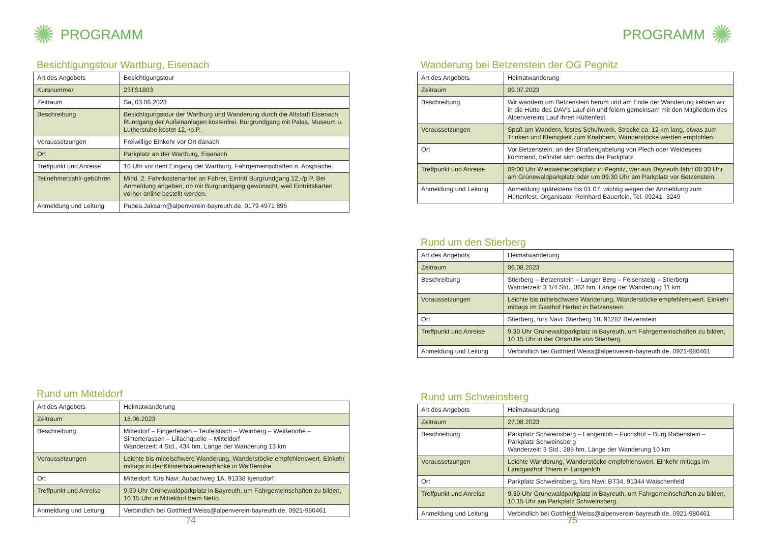✺ PROGRAMM
Besichtigungstour Wartburg, Eisenach
| Art des Angebots | Besichtigungstour |
| Kursnummer | 23TS1803 |
| Zeitraum | Sa, 03.06.2023 |
| Beschreibung | Besichtigungstour der Wartburg und Wanderung durch die Altstadt Eisenach. Rundgang der Außenanlagen kostenfrei. Burgrundgang mit Palas, Museum u. Lutherstube kostet 12,-/p.P. |
| Voraussetzungen | Freiwillige Einkehr vor Ort danach |
| Ort | Parkplatz an der Wartburg, Eisenach |
| Treffpunkt und Anreise | 10 Uhr vor dem Eingang der Wartburg. Fahrgemeinschaften n. Absprache. |
| Teilnehmerzahl/-gebühren | Mind. 2. Fahrtkostenanteil an Fahrer, Eintritt Burgrundgang 12,-/p.P. Bei Anmeldung angeben, ob mit Burgrundgang gewünscht, weil Eintrittskarten vorher online bestellt werden. |
| Anmeldung und Leitung | Pubea.Jaksarn@alpenverein-bayreuth.de, 0179 4971 896 |
Rund um Mitteldorf
| Art des Angebots | Heimatwanderung |
| Zeitraum | 18.06.2023 |
| Beschreibung | Mitteldorf – Fingerfelsen – Teufelstisch – Weinberg – Weißenohe – Sinterterassen – Lillachquelle – Mitteldorf Wanderzeit: 4 Std., 434 hm, Länge der Wanderung 13 km |
| Voraussetzungen | Leichte bis mittelschwere Wanderung, Wanderstöcke empfehlenswert. Einkehr mittags in der Klosterbrauereischänke in Weißenohe. |
| Ort | Mitteldorf, fürs Navi: Aubachweg 1A, 91338 Igensdorf |
| Treffpunkt und Anreise | 9.30 Uhr Grünewaldparkplatz in Bayreuth, um Fahrgemeinschaften zu bilden, 10.15 Uhr in Mitteldorf beim Netto. |
| Anmeldung und Leitung | Verbindlich bei Gottfried.Weiss@alpenverein-bayreuth.de, 0921-980461 |
74
PROGRAMM ✺
Wanderung bei Betzenstein der OG Pegnitz
| Art des Angebots | Heimatwanderung |
| Zeitraum | 09.07.2023 |
| Beschreibung | Wir wandern um Betzenstein herum und am Ende der Wanderung kehren wir in die Hütte des DAV's Lauf ein und feiern gemeinsam mit den Mitgliedern des Alpenvereins Lauf ihren Hüttenfest. |
| Voraussetzungen | Spaß am Wandern, festes Schuhwerk, Strecke ca. 12 km lang, etwas zum Trinken und Kleinigkeit zum Knabbern, Wanderstöcke werden empfohlen. |
| Ort | Vor Betzenstein, an der Straßengabelung von Plech oder Weidesees kommend, befindet sich rechts der Parkplatz. |
| Treffpunkt und Anreise | 09:00 Uhr Wiesweiherparkplatz in Pegnitz, wer aus Bayreuth fährt 08:30 Uhr am Grünewaldparkplatz oder um 09:30 Uhr am Parkplatz vor Betzenstein. |
| Anmeldung und Leitung | Anmeldung spätestens bis 01.07. wichtig wegen der Anmeldung zum Hüttenfest. Organisator Reinhard Bäuerlein, Tel. 09241- 3249 |
Rund um den Stierberg
| Art des Angebots | Heimatwanderung |
| Zeitraum | 06.08.2023 |
| Beschreibung | Stierberg – Betzenstein – Langer Berg – Felsensteig – Stierberg Wanderzeit: 3 1/4 Std., 362 hm, Länge der Wanderung 11 km |
| Voraussetzungen | Leichte bis mittelschwere Wanderung, Wanderstöcke empfehlenswert. Einkehr mittags im Gasthof Herbst in Betzenstein. |
| Ort | Stierberg, fürs Navi: Stierberg 18, 91282 Betzenstein |
| Treffpunkt und Anreise | 9.30 Uhr Grünewaldparkplatz in Bayreuth, um Fahrgemeinschaften zu bilden, 10.15 Uhr in der Ortsmitte von Stierberg. |
| Anmeldung und Leitung | Verbindlich bei Gottfried.Weiss@alpenverein-bayreuth.de, 0921-980461 |
Rund um Schweinsberg
| Art des Angebots | Heimatwanderung |
| Zeitraum | 27.08.2023 |
| Beschreibung | Parkplatz Schweinsberg – Langenloh – Fuchshof – Burg Rabenstein – Parkplatz Schweinsberg Wanderzeit: 3 Std., 285 hm, Länge der Wanderung 10 km |
| Voraussetzungen | Leichte Wanderung, Wanderstöcke empfehlenswert. Einkehr mittags im Landgasthof Thiem in Langenloh. |
| Ort | Parkplatz Schweinsberg, fürs Navi: BT34, 91344 Waischenfeld |
| Treffpunkt und Anreise | 9.30 Uhr Grünewaldparkplatz in Bayreuth, um Fahrgemeinschaften zu bilden, 10.15 Uhr am Parkplatz Schweinsberg. |
| Anmeldung und Leitung | Verbindlich bei Gottfried.Weiss@alpenverein-bayreuth.de, 0921-980461 |
75